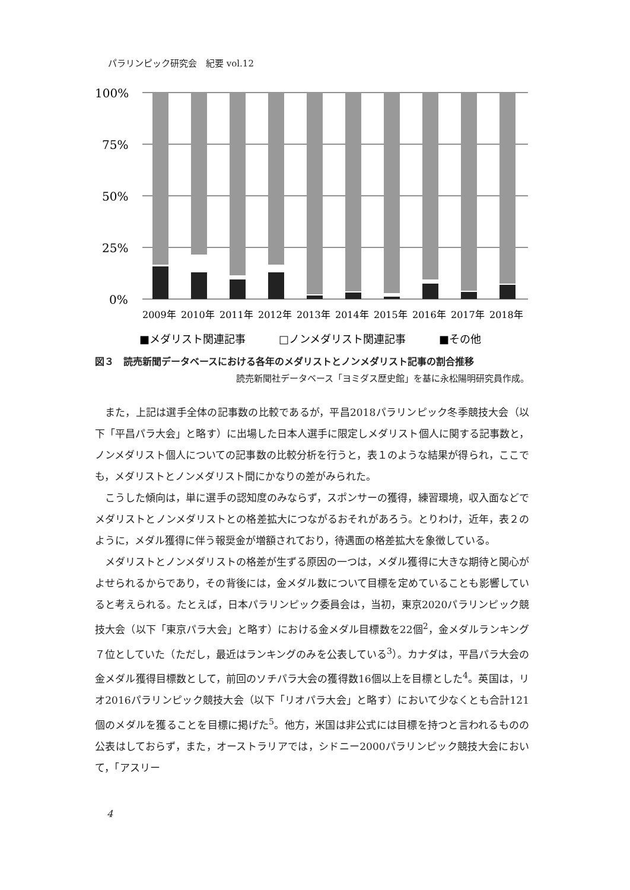パラリンピック研究会　紀要 vol.12
100%
75%
50%
25%
0%
2009年
2010年
2011年
2012年
2013年
2014年
2015年
2016年
2017年
2018年
■メダリスト関連記事
□ノンメダリスト関連記事
■その他
図３　読売新聞データベースにおける各年のメダリストとノンメダリスト記事の割合推移
読売新聞社データベース「ヨミダス歴史館」を基に永松陽明研究員作成。
また，上記は選手全体の記事数の比較であるが，平昌2018パラリンピック冬季競技大会（以下「平昌パラ大会」と略す）に出場した日本人選手に限定しメダリスト個人に関する記事数と，ノンメダリスト個人についての記事数の比較分析を行うと，表１のような結果が得られ，ここでも，メダリストとノンメダリスト間にかなりの差がみられた。
こうした傾向は，単に選手の認知度のみならず，スポンサーの獲得，練習環境，収入面などでメダリストとノンメダリストとの格差拡大につながるおそれがあろう。とりわけ，近年，表２のように，メダル獲得に伴う報奨金が増額されており，待遇面の格差拡大を象徴している。
メダリストとノンメダリストの格差が生ずる原因の一つは，メダル獲得に大きな期待と関心がよせられるからであり，その背後には，金メダル数について目標を定めていることも影響していると考えられる。たとえば，日本パラリンピック委員会は，当初，東京2020パラリンピック競技大会（以下「東京パラ大会」と略す）における金メダル目標数を22個<sup>2</sup>，金メダルランキング７位としていた（ただし，最近はランキングのみを公表している<sup>3</sup>）。カナダは，平昌パラ大会の金メダル獲得目標数として，前回のソチパラ大会の獲得数16個以上を目標とした<sup>4</sup>。英国は，リオ2016パラリンピック競技大会（以下「リオパラ大会」と略す）において少なくとも合計121個のメダルを獲ることを目標に掲げた<sup>5</sup>。他方，米国は非公式には目標を持つと言われるものの公表はしておらず，また，オーストラリアでは，シドニー2000パラリンピック競技大会において，「アスリー
4